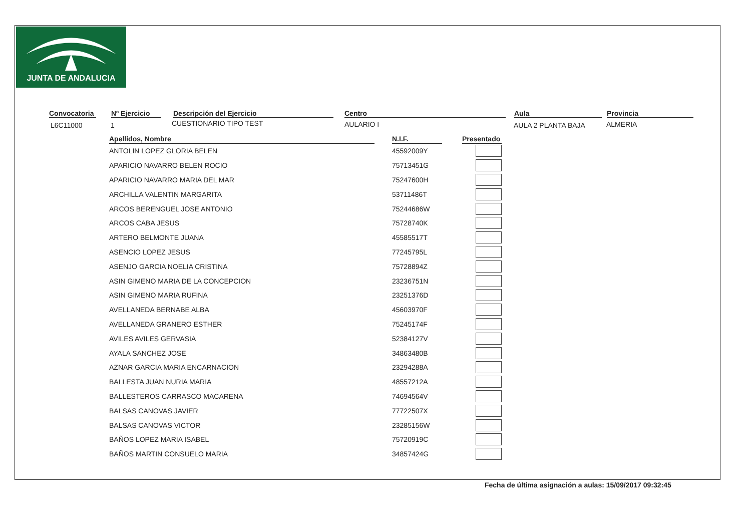JUNTA DE ANDALUCIA
Convocatoria
L6C11000
Nº Ejercicio
1
Descripción del Ejercicio
CUESTIONARIO TIPO TEST
Centro
AULARIO I
Aula
AULA 2 PLANTA BAJA
Provincia
ALMERIA
| Apellidos, Nombre | | N.I.F. | | Presentado |
| --- | --- | --- | --- | --- |
| ANTOLIN LOPEZ GLORIA BELEN | | 45592009Y | | |
| APARICIO NAVARRO BELEN ROCIO | | 75713451G | | |
| APARICIO NAVARRO MARIA DEL MAR | | 75247600H | | |
| ARCHILLA VALENTIN MARGARITA | | 53711486T | | |
| ARCOS BERENGUEL JOSE ANTONIO | | 75244686W | | |
| ARCOS CABA JESUS | | 75728740K | | |
| ARTERO BELMONTE JUANA | | 45585517T | | |
| ASENCIO LOPEZ JESUS | | 77245795L | | |
| ASENJO GARCIA NOELIA CRISTINA | | 75728894Z | | |
| ASIN GIMENO MARIA DE LA CONCEPCION | | 23236751N | | |
| ASIN GIMENO MARIA RUFINA | | 23251376D | | |
| AVELLANEDA BERNABE ALBA | | 45603970F | | |
| AVELLANEDA GRANERO ESTHER | | 75245174F | | |
| AVILES AVILES GERVASIA | | 52384127V | | |
| AYALA SANCHEZ JOSE | | 34863480B | | |
| AZNAR GARCIA MARIA ENCARNACION | | 23294288A | | |
| BALLESTA JUAN NURIA MARIA | | 48557212A | | |
| BALLESTEROS CARRASCO MACARENA | | 74694564V | | |
| BALSAS CANOVAS JAVIER | | 77722507X | | |
| BALSAS CANOVAS VICTOR | | 23285156W | | |
| BAÑOS LOPEZ MARIA ISABEL | | 75720919C | | |
| BAÑOS MARTIN CONSUELO MARIA | | 34857424G | | |
Fecha de última asignación a aulas: 15/09/2017 09:32:45